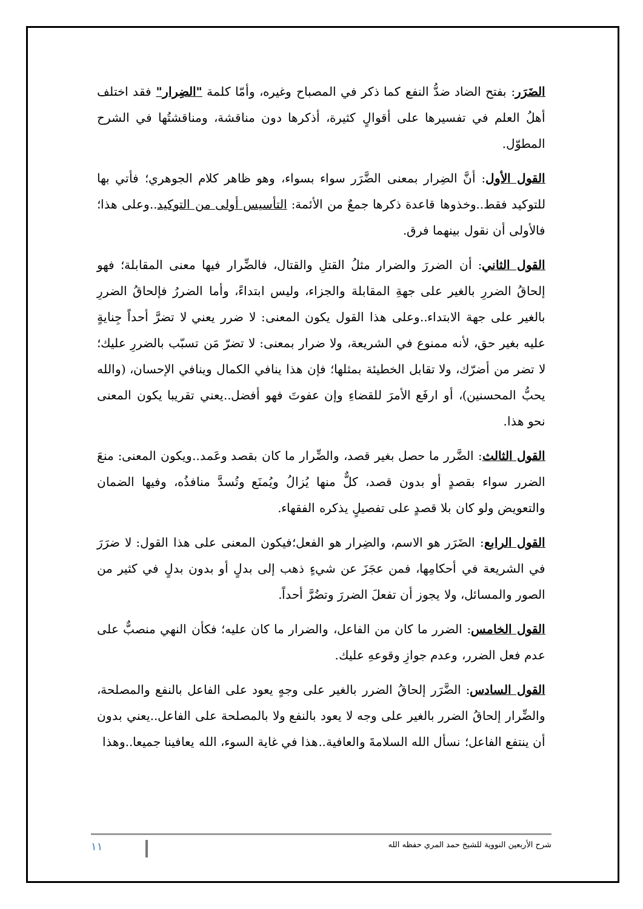الضَرَر: بفتح الضاد ضدُّ النفع كما ذكر في المصباح وغيره، وأمّا كلمة "الضِرار" فقد اختلف أهلُ العلم في تفسيرها على أقوالٍ كثيرة، أذكرها دون مناقشة، ومناقشتُها في الشرح المطوّل.
القول الأول: أنَّ الضِرار بمعنى الضَّرَر سواء بسواء، وهو ظاهر كلام الجوهري؛ فأتي بها للتوكيد فقط..وخذوها قاعدة ذكرها جمعٌ من الأئمة: التأسيس أولى من التوكيد..وعلى هذا؛ فالأولى أن نقول بينهما فرق.
القول الثاني: أن الضررَ والضرار مثلُ القتلِ والقتال، فالضِّرار فيها معنى المقابلة؛ فهو إلحاقُ الضررِ بالغير على جهةِ المقابلة والجزاء، وليس ابتداءً، وأما الضررُ فإلحاقُ الضررِ بالغير على جهة الابتداء..وعلى هذا القول يكون المعنى: لا ضرر يعني لا تضرَّ أحداً جِنايةٍ عليه بغير حق، لأنه ممنوع في الشريعة، ولا ضرار بمعنى: لا تضرّ مَن تسبّب بالضررِ عليك؛ لا تضر من أضرّك، ولا تقابل الخطيئة بمثلها؛ فإن هذا ينافي الكمال وينافي الإحسان، (والله يحبُّ المحسنين)، أو ارفَع الأمرَ للقضاءِ وإن عفوتَ فهو أفضل..يعني تقريبا يكون المعنى نحو هذا.
القول الثالث: الضَّرر ما حصل بغير قصد، والضِّرار ما كان بقصد وعَمد..ويكون المعنى: منعَ الضرر سواء بقصدٍ أو بدون قصد، كلٌّ منها يُزالُ ويُمنَع وتُسدَّ منافذُه، وفيها الضمان والتعويض ولو كان بلا قصدٍ على تفصيلٍ يذكره الفقهاء.
القول الرابع: الضَرَر هو الاسم، والضِرار هو الفعل؛فيكون المعنى على هذا القول: لا ضرَرَ في الشريعة في أحكامِها، فمن عجَزَ عن شيءٍ ذهب إلى بدلٍ أو بدون بدلٍ في كثير من الصور والمسائل، ولا يجوز أن تفعلَ الضررَ وتضُرَّ أحداً.
القول الخامس: الضرر ما كان من الفاعل، والضرار ما كان عليه؛ فكأن النهي منصبٌّ على عدم فعل الضرر، وعدم جوازِ وقوعهِ عليك.
القول السادس: الضَّرَر إلحاقُ الضرر بالغير على وجهٍ يعود على الفاعل بالنفع والمصلحة، والضِّرار إلحاقُ الضرر بالغير على وجه لا يعود بالنفع ولا بالمصلحة على الفاعل..يعني بدون أن ينتفع الفاعل؛ نسأل الله السلامةَ والعافية..هذا في غاية السوء، الله يعافينا جميعا..وهذا
شرح الأربعين النووية للشيخ حمد المري حفظه الله ١١